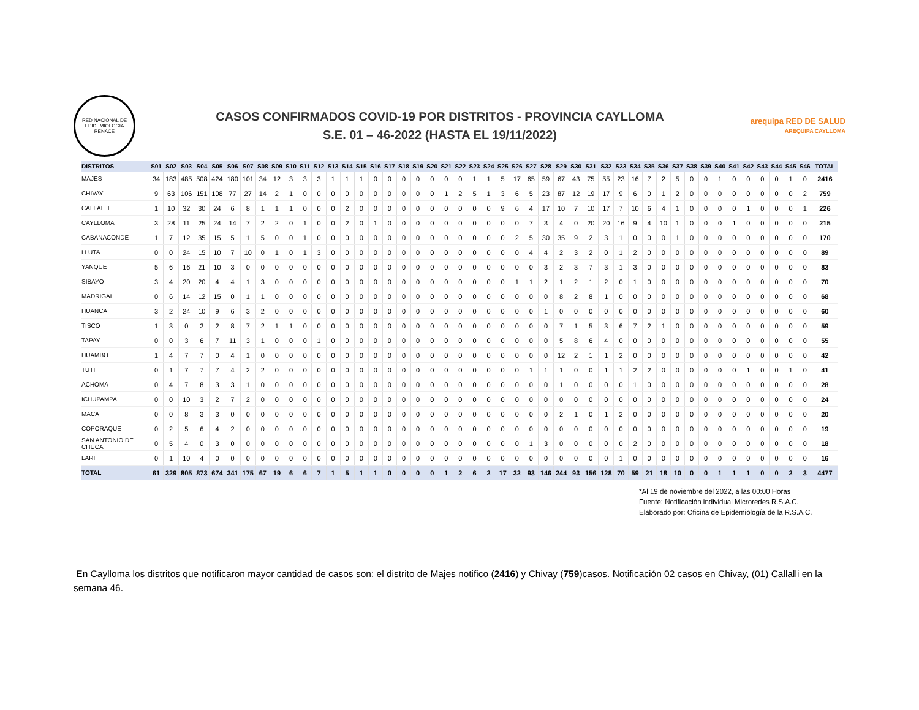RED NACIONAL DE EPIDEMIOLOGIA
RENACE
CASOS CONFIRMADOS COVID-19 POR DISTRITOS - PROVINCIA CAYLLOMA
S.E. 01 – 46-2022 (HASTA EL 19/11/2022)
arequipa RED DE SALUD
AREQUIPA CAYLLOMA
| DISTRITOS | S01 | S02 | S03 | S04 | S05 | S06 | S07 | S08 | S09 | S10 | S11 | S12 | S13 | S14 | S15 | S16 | S17 | S18 | S19 | S20 | S21 | S22 | S23 | S24 | S25 | S26 | S27 | S28 | S29 | S30 | S31 | S32 | S33 | S34 | S35 | S36 | S37 | S38 | S39 | S40 | S41 | S42 | S43 | S44 | S45 | S46 | TOTAL |
| --- | --- | --- | --- | --- | --- | --- | --- | --- | --- | --- | --- | --- | --- | --- | --- | --- | --- | --- | --- | --- | --- | --- | --- | --- | --- | --- | --- | --- | --- | --- | --- | --- | --- | --- | --- | --- | --- | --- | --- | --- | --- | --- | --- | --- | --- | --- | --- |
| MAJES | 34 | 183 | 485 | 508 | 424 | 180 | 101 | 34 | 12 | 3 | 3 | 3 | 1 | 1 | 1 | 0 | 0 | 0 | 0 | 0 | 0 | 0 | 1 | 1 | 5 | 17 | 65 | 59 | 67 | 43 | 75 | 55 | 23 | 16 | 7 | 2 | 5 | 0 | 0 | 1 | 0 | 0 | 0 | 0 | 1 | 0 | 2416 |
| CHIVAY | 9 | 63 | 106 | 151 | 108 | 77 | 27 | 14 | 2 | 1 | 0 | 0 | 0 | 0 | 0 | 0 | 0 | 0 | 0 | 0 | 1 | 2 | 5 | 1 | 3 | 6 | 5 | 23 | 87 | 12 | 19 | 17 | 9 | 6 | 0 | 1 | 2 | 0 | 0 | 0 | 0 | 0 | 0 | 0 | 0 | 2 | 759 |
| CALLALLI | 1 | 10 | 32 | 30 | 24 | 6 | 8 | 1 | 1 | 1 | 0 | 0 | 0 | 2 | 0 | 0 | 0 | 0 | 0 | 0 | 0 | 0 | 0 | 0 | 9 | 6 | 4 | 17 | 10 | 7 | 10 | 17 | 7 | 10 | 6 | 4 | 1 | 0 | 0 | 0 | 0 | 1 | 0 | 0 | 0 | 1 | 226 |
| CAYLLOMA | 3 | 28 | 11 | 25 | 24 | 14 | 7 | 2 | 2 | 0 | 1 | 0 | 0 | 2 | 0 | 1 | 0 | 0 | 0 | 0 | 0 | 0 | 0 | 0 | 0 | 0 | 7 | 3 | 4 | 0 | 20 | 20 | 16 | 9 | 4 | 10 | 1 | 0 | 0 | 0 | 1 | 0 | 0 | 0 | 0 | 0 | 215 |
| CABANACONDE | 1 | 7 | 12 | 35 | 15 | 5 | 1 | 5 | 0 | 0 | 1 | 0 | 0 | 0 | 0 | 0 | 0 | 0 | 0 | 0 | 0 | 0 | 0 | 0 | 0 | 2 | 5 | 30 | 35 | 9 | 2 | 3 | 1 | 0 | 0 | 0 | 1 | 0 | 0 | 0 | 0 | 0 | 0 | 0 | 0 | 0 | 170 |
| LLUTA | 0 | 0 | 24 | 15 | 10 | 7 | 10 | 0 | 1 | 0 | 1 | 3 | 0 | 0 | 0 | 0 | 0 | 0 | 0 | 0 | 0 | 0 | 0 | 0 | 0 | 0 | 4 | 4 | 2 | 3 | 2 | 0 | 1 | 2 | 0 | 0 | 0 | 0 | 0 | 0 | 0 | 0 | 0 | 0 | 0 | 0 | 89 |
| YANQUE | 5 | 6 | 16 | 21 | 10 | 3 | 0 | 0 | 0 | 0 | 0 | 0 | 0 | 0 | 0 | 0 | 0 | 0 | 0 | 0 | 0 | 0 | 0 | 0 | 0 | 0 | 0 | 3 | 2 | 3 | 7 | 3 | 1 | 3 | 0 | 0 | 0 | 0 | 0 | 0 | 0 | 0 | 0 | 0 | 0 | 0 | 83 |
| SIBAYO | 3 | 4 | 20 | 20 | 4 | 4 | 1 | 3 | 0 | 0 | 0 | 0 | 0 | 0 | 0 | 0 | 0 | 0 | 0 | 0 | 0 | 0 | 0 | 0 | 0 | 1 | 1 | 2 | 1 | 2 | 1 | 2 | 0 | 1 | 0 | 0 | 0 | 0 | 0 | 0 | 0 | 0 | 0 | 0 | 0 | 0 | 70 |
| MADRIGAL | 0 | 6 | 14 | 12 | 15 | 0 | 1 | 1 | 0 | 0 | 0 | 0 | 0 | 0 | 0 | 0 | 0 | 0 | 0 | 0 | 0 | 0 | 0 | 0 | 0 | 0 | 0 | 0 | 8 | 2 | 8 | 1 | 0 | 0 | 0 | 0 | 0 | 0 | 0 | 0 | 0 | 0 | 0 | 0 | 0 | 0 | 68 |
| HUANCA | 3 | 2 | 24 | 10 | 9 | 6 | 3 | 2 | 0 | 0 | 0 | 0 | 0 | 0 | 0 | 0 | 0 | 0 | 0 | 0 | 0 | 0 | 0 | 0 | 0 | 0 | 0 | 1 | 0 | 0 | 0 | 0 | 0 | 0 | 0 | 0 | 0 | 0 | 0 | 0 | 0 | 0 | 0 | 0 | 0 | 0 | 60 |
| TISCO | 1 | 3 | 0 | 2 | 2 | 8 | 7 | 2 | 1 | 1 | 0 | 0 | 0 | 0 | 0 | 0 | 0 | 0 | 0 | 0 | 0 | 0 | 0 | 0 | 0 | 0 | 0 | 0 | 7 | 1 | 5 | 3 | 6 | 7 | 2 | 1 | 0 | 0 | 0 | 0 | 0 | 0 | 0 | 0 | 0 | 0 | 59 |
| TAPAY | 0 | 0 | 3 | 6 | 7 | 11 | 3 | 1 | 0 | 0 | 0 | 1 | 0 | 0 | 0 | 0 | 0 | 0 | 0 | 0 | 0 | 0 | 0 | 0 | 0 | 0 | 0 | 0 | 5 | 8 | 6 | 4 | 0 | 0 | 0 | 0 | 0 | 0 | 0 | 0 | 0 | 0 | 0 | 0 | 0 | 0 | 55 |
| HUAMBO | 1 | 4 | 7 | 7 | 0 | 4 | 1 | 0 | 0 | 0 | 0 | 0 | 0 | 0 | 0 | 0 | 0 | 0 | 0 | 0 | 0 | 0 | 0 | 0 | 0 | 0 | 0 | 0 | 12 | 2 | 1 | 1 | 2 | 0 | 0 | 0 | 0 | 0 | 0 | 0 | 0 | 0 | 0 | 0 | 0 | 0 | 42 |
| TUTI | 0 | 1 | 7 | 7 | 7 | 4 | 2 | 2 | 0 | 0 | 0 | 0 | 0 | 0 | 0 | 0 | 0 | 0 | 0 | 0 | 0 | 0 | 0 | 0 | 0 | 0 | 1 | 1 | 1 | 0 | 0 | 1 | 1 | 2 | 2 | 0 | 0 | 0 | 0 | 0 | 0 | 1 | 0 | 0 | 1 | 0 | 41 |
| ACHOMA | 0 | 4 | 7 | 8 | 3 | 3 | 1 | 0 | 0 | 0 | 0 | 0 | 0 | 0 | 0 | 0 | 0 | 0 | 0 | 0 | 0 | 0 | 0 | 0 | 0 | 0 | 0 | 0 | 1 | 0 | 0 | 0 | 0 | 1 | 0 | 0 | 0 | 0 | 0 | 0 | 0 | 0 | 0 | 0 | 0 | 0 | 28 |
| ICHUPAMPA | 0 | 0 | 10 | 3 | 2 | 7 | 2 | 0 | 0 | 0 | 0 | 0 | 0 | 0 | 0 | 0 | 0 | 0 | 0 | 0 | 0 | 0 | 0 | 0 | 0 | 0 | 0 | 0 | 0 | 0 | 0 | 0 | 0 | 0 | 0 | 0 | 0 | 0 | 0 | 0 | 0 | 0 | 0 | 0 | 0 | 0 | 24 |
| MACA | 0 | 0 | 8 | 3 | 3 | 0 | 0 | 0 | 0 | 0 | 0 | 0 | 0 | 0 | 0 | 0 | 0 | 0 | 0 | 0 | 0 | 0 | 0 | 0 | 0 | 0 | 0 | 0 | 2 | 1 | 0 | 1 | 2 | 0 | 0 | 0 | 0 | 0 | 0 | 0 | 0 | 0 | 0 | 0 | 0 | 0 | 20 |
| COPORAQUE | 0 | 2 | 5 | 6 | 4 | 2 | 0 | 0 | 0 | 0 | 0 | 0 | 0 | 0 | 0 | 0 | 0 | 0 | 0 | 0 | 0 | 0 | 0 | 0 | 0 | 0 | 0 | 0 | 0 | 0 | 0 | 0 | 0 | 0 | 0 | 0 | 0 | 0 | 0 | 0 | 0 | 0 | 0 | 0 | 0 | 0 | 19 |
| SAN ANTONIO DE CHUCA | 0 | 5 | 4 | 0 | 3 | 0 | 0 | 0 | 0 | 0 | 0 | 0 | 0 | 0 | 0 | 0 | 0 | 0 | 0 | 0 | 0 | 0 | 0 | 0 | 0 | 0 | 1 | 3 | 0 | 0 | 0 | 0 | 0 | 2 | 0 | 0 | 0 | 0 | 0 | 0 | 0 | 0 | 0 | 0 | 0 | 0 | 18 |
| LARI | 0 | 1 | 10 | 4 | 0 | 0 | 0 | 0 | 0 | 0 | 0 | 0 | 0 | 0 | 0 | 0 | 0 | 0 | 0 | 0 | 0 | 0 | 0 | 0 | 0 | 0 | 0 | 0 | 0 | 0 | 0 | 0 | 1 | 0 | 0 | 0 | 0 | 0 | 0 | 0 | 0 | 0 | 0 | 0 | 0 | 0 | 16 |
| TOTAL | 61 | 329 | 805 | 873 | 674 | 341 | 175 | 67 | 19 | 6 | 6 | 7 | 1 | 5 | 1 | 1 | 0 | 0 | 0 | 0 | 1 | 2 | 6 | 2 | 17 | 32 | 93 | 146 | 244 | 93 | 156 | 128 | 70 | 59 | 21 | 18 | 10 | 0 | 0 | 1 | 1 | 1 | 0 | 0 | 2 | 3 | 4477 |
*Al 19 de noviembre del 2022, a las 00:00 Horas
Fuente: Notificación individual Microredes R.S.A.C.
Elaborado por: Oficina de Epidemiología de la R.S.A.C.
En Caylloma los distritos que notificaron mayor cantidad de casos son: el distrito de Majes notifico (2416) y Chivay (759)casos. Notificación 02 casos en Chivay, (01) Callalli en la semana 46.